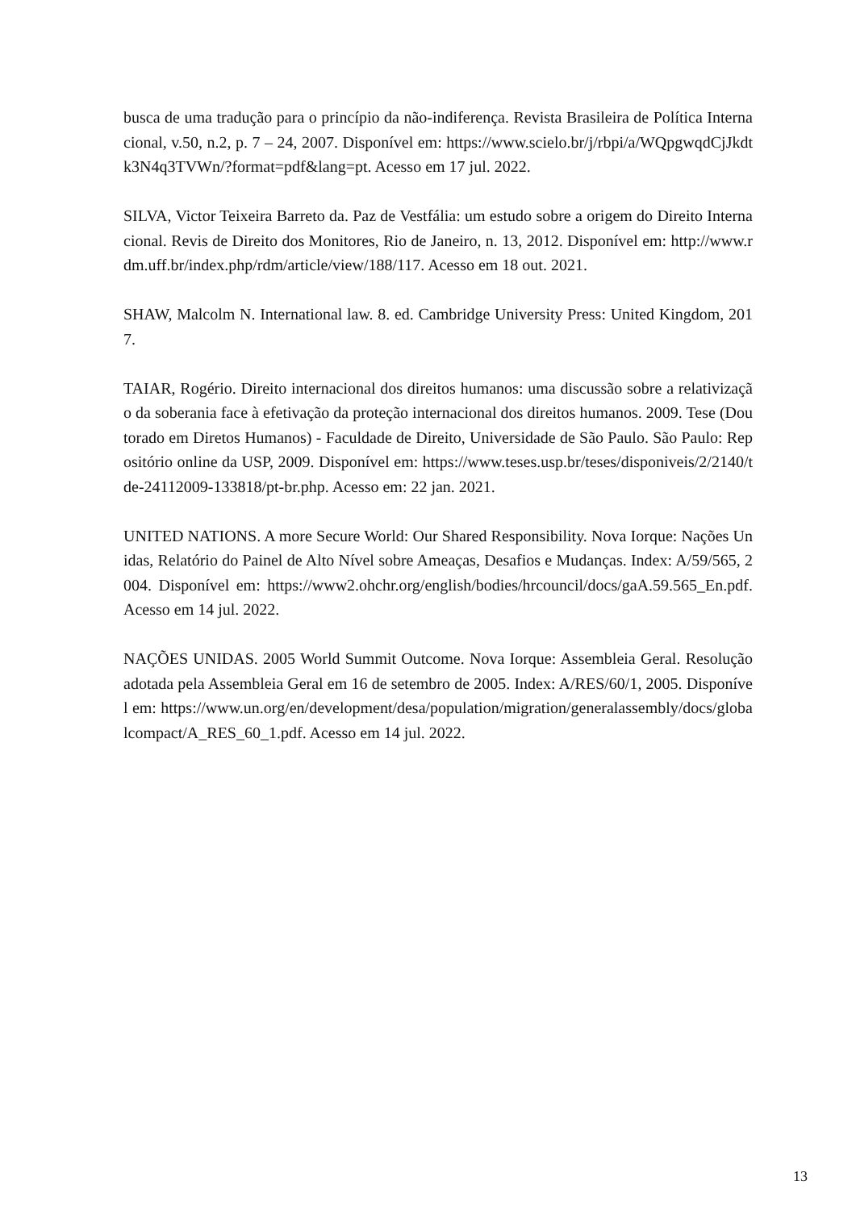busca de uma tradução para o princípio da não-indiferença. Revista Brasileira de Política Internacional, v.50, n.2, p. 7 – 24, 2007. Disponível em: https://www.scielo.br/j/rbpi/a/WQpgwqdCjJkdtk3N4q3TVWn/?format=pdf&lang=pt. Acesso em 17 jul. 2022.
SILVA, Victor Teixeira Barreto da. Paz de Vestfália: um estudo sobre a origem do Direito Internacional. Revis de Direito dos Monitores, Rio de Janeiro, n. 13, 2012. Disponível em: http://www.rdm.uff.br/index.php/rdm/article/view/188/117. Acesso em 18 out. 2021.
SHAW, Malcolm N. International law. 8. ed. Cambridge University Press: United Kingdom, 2017.
TAIAR, Rogério. Direito internacional dos direitos humanos: uma discussão sobre a relativização da soberania face à efetivação da proteção internacional dos direitos humanos. 2009. Tese (Doutorado em Diretos Humanos) - Faculdade de Direito, Universidade de São Paulo. São Paulo: Repositório online da USP, 2009. Disponível em: https://www.teses.usp.br/teses/disponiveis/2/2140/tde-24112009-133818/pt-br.php. Acesso em: 22 jan. 2021.
UNITED NATIONS. A more Secure World: Our Shared Responsibility. Nova Iorque: Nações Unidas, Relatório do Painel de Alto Nível sobre Ameaças, Desafios e Mudanças. Index: A/59/565, 2004. Disponível em: https://www2.ohchr.org/english/bodies/hrcouncil/docs/gaA.59.565_En.pdf. Acesso em 14 jul. 2022.
NAÇÕES UNIDAS. 2005 World Summit Outcome. Nova Iorque: Assembleia Geral. Resolução adotada pela Assembleia Geral em 16 de setembro de 2005. Index: A/RES/60/1, 2005. Disponível em: https://www.un.org/en/development/desa/population/migration/generalassembly/docs/globalcompact/A_RES_60_1.pdf. Acesso em 14 jul. 2022.
13